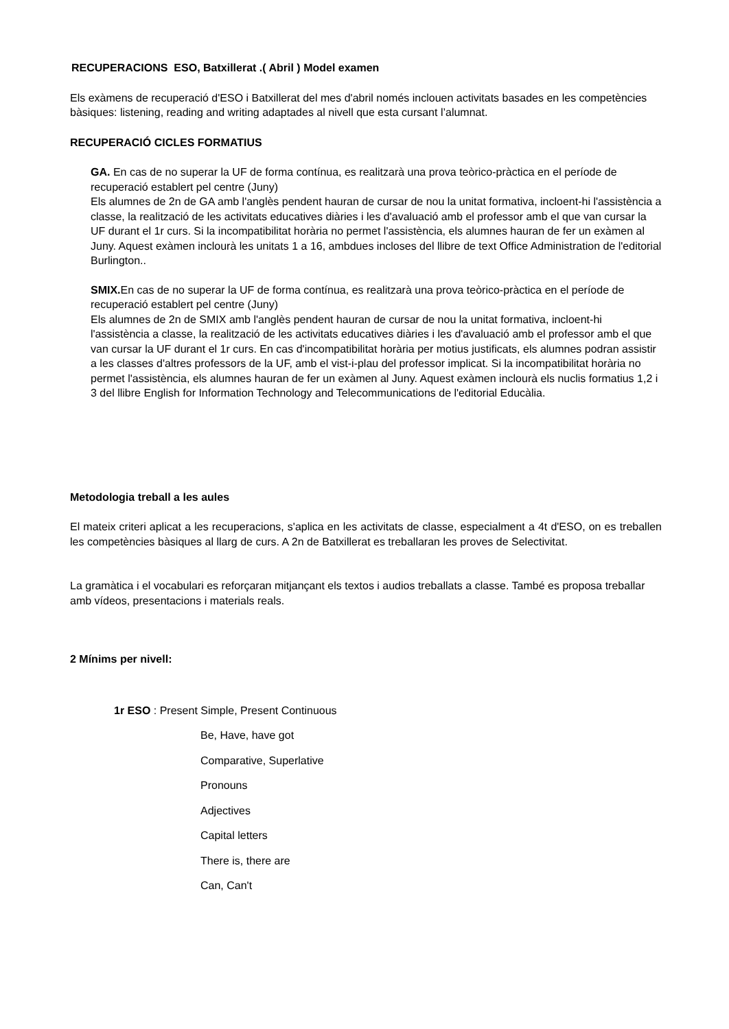RECUPERACIONS ESO, Batxillerat .( Abril ) Model examen
Els exàmens de recuperació d'ESO i Batxillerat del mes d'abril només inclouen activitats basades en les competències bàsiques: listening, reading and writing adaptades al nivell que esta cursant l’alumnat.
RECUPERACIÓ CICLES FORMATIUS
GA. En cas de no superar la UF de forma contínua, es realitzarà una prova teòrico-pràctica en el període de recuperació establert pel centre (Juny)
Els alumnes de 2n de GA amb l'anglès pendent hauran de cursar de nou la unitat formativa, incloent-hi l'assistència a classe, la realització de les activitats educatives diàries i les d'avaluació amb el professor amb el que van cursar la UF durant el 1r curs. Si la incompatibilitat horària no permet l'assistència, els alumnes hauran de fer un exàmen al Juny. Aquest exàmen inclourà les unitats 1 a 16, ambdues incloses del llibre de text Office Administration de l'editorial Burlington..
SMIX. En cas de no superar la UF de forma contínua, es realitzarà una prova teòrico-pràctica en el període de recuperació establert pel centre (Juny)
Els alumnes de 2n de SMIX amb l'anglès pendent hauran de cursar de nou la unitat formativa, incloent-hi l'assistència a classe, la realització de les activitats educatives diàries i les d'avaluació amb el professor amb el que van cursar la UF durant el 1r curs. En cas d'incompatibilitat horària per motius justificats, els alumnes podran assistir a les classes d'altres professors de la UF, amb el vist-i-plau del professor implicat. Si la incompatibilitat horària no permet l'assistència, els alumnes hauran de fer un exàmen al Juny. Aquest exàmen inclourà els nuclis formatius 1,2 i 3 del llibre English for Information Technology and Telecommunications de l'editorial Educàlia.
Metodologia treball a les aules
El mateix criteri aplicat a les recuperacions, s'aplica en les activitats de classe, especialment a 4t d'ESO, on es treballen les competències bàsiques al llarg de curs. A 2n de Batxillerat es treballaran les proves de Selectivitat.
La gramàtica i el vocabulari es reforçaran mitjançant els textos i audios treballats a classe. També es proposa treballar amb vídeos, presentacions i materials reals.
2 Mínims per nivell:
1r ESO : Present Simple, Present Continuous
Be, Have, have got
Comparative, Superlative
Pronouns
Adjectives
Capital letters
There is, there are
Can, Can't